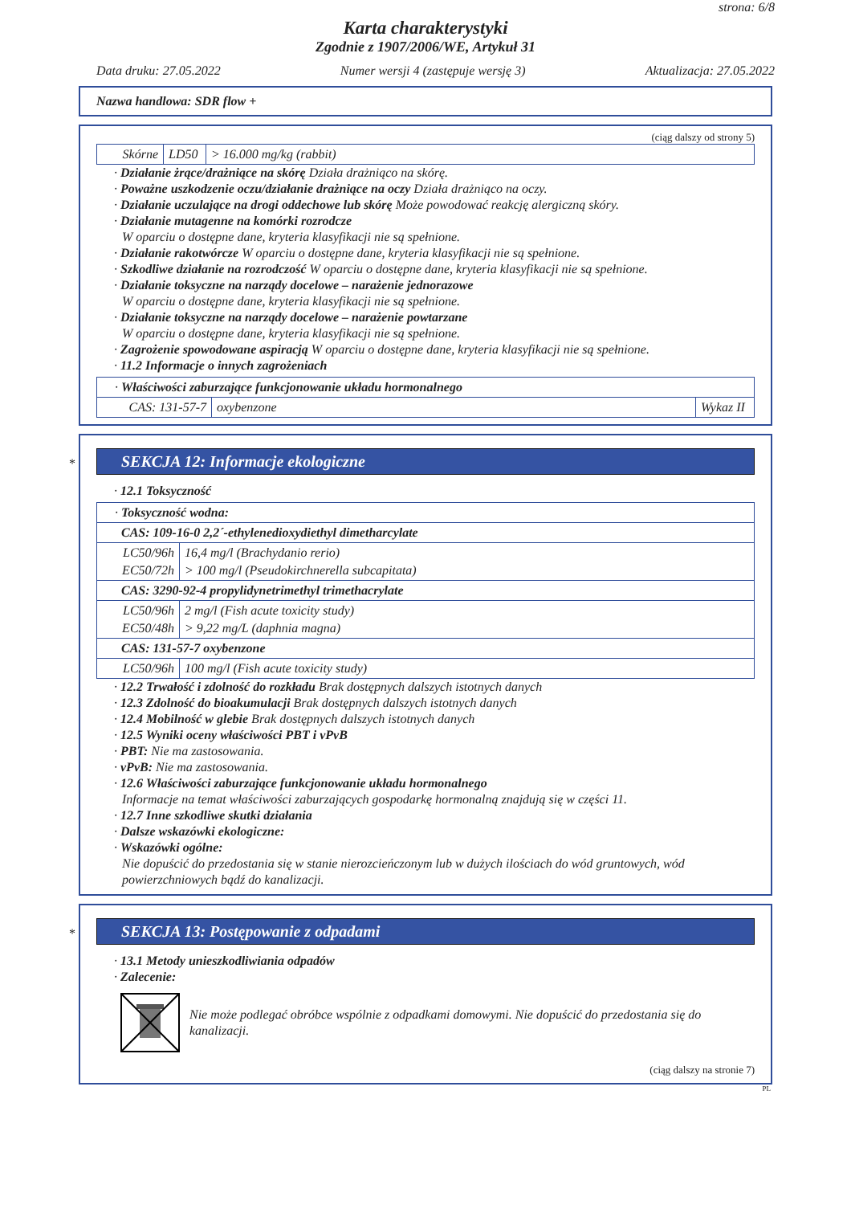strona: 6/8
Karta charakterystyki
Zgodnie z 1907/2006/WE, Artykuł 31
Data druku: 27.05.2022 Numer wersji 4 (zastępuje wersję 3) Aktualizacja: 27.05.2022
Nazwa handlowa: SDR flow +
(ciąg dalszy od strony 5)
| Skórne | LD50 | > 16.000 mg/kg (rabbit) |
· Działanie żrące/drażniące na skórę Działa drażniąco na skórę.
· Poważne uszkodzenie oczu/działanie drażniące na oczy Działa drażniąco na oczy.
· Działanie uczulające na drogi oddechowe lub skórę Może powodować reakcję alergiczną skóry.
· Działanie mutagenne na komórki rozrodcze
W oparciu o dostępne dane, kryteria klasyfikacji nie są spełnione.
· Działanie rakotwórcze W oparciu o dostępne dane, kryteria klasyfikacji nie są spełnione.
· Szkodliwe działanie na rozrodczość W oparciu o dostępne dane, kryteria klasyfikacji nie są spełnione.
· Działanie toksyczne na narządy docelowe – narażenie jednorazowe
W oparciu o dostępne dane, kryteria klasyfikacji nie są spełnione.
· Działanie toksyczne na narządy docelowe – narażenie powtarzane
W oparciu o dostępne dane, kryteria klasyfikacji nie są spełnione.
· Zagrożenie spowodowane aspiracją W oparciu o dostępne dane, kryteria klasyfikacji nie są spełnione.
· 11.2 Informacje o innych zagrożeniach
| · Właściwości zaburzające funkcjonowanie układu hormonalnego | | |
| CAS: 131-57-7 | oxybenzone | Wykaz II |
*
SEKCJA 12: Informacje ekologiczne
· 12.1 Toksyczność
| · Toksyczność wodna: | |
| CAS: 109-16-0 2,2´-ethylenedioxydiethyl dimetharcylate | |
| LC50/96h EC50/72h | 16,4 mg/l (Brachydanio rerio) > 100 mg/l (Pseudokirchnerella subcapitata) |
| CAS: 3290-92-4 propylidynetrimethyl trimethacrylate | |
| LC50/96h EC50/48h | 2 mg/l (Fish acute toxicity study) > 9,22 mg/L (daphnia magna) |
| CAS: 131-57-7 oxybenzone | |
| LC50/96h | 100 mg/l (Fish acute toxicity study) |
· 12.2 Trwałość i zdolność do rozkładu Brak dostępnych dalszych istotnych danych
· 12.3 Zdolność do bioakumulacji Brak dostępnych dalszych istotnych danych
· 12.4 Mobilność w glebie Brak dostępnych dalszych istotnych danych
· 12.5 Wyniki oceny właściwości PBT i vPvB
· PBT: Nie ma zastosowania.
· vPvB: Nie ma zastosowania.
· 12.6 Właściwości zaburzające funkcjonowanie układu hormonalnego
Informacje na temat właściwości zaburzających gospodarkę hormonalną znajdują się w części 11.
· 12.7 Inne szkodliwe skutki działania
· Dalsze wskazówki ekologiczne:
· Wskazówki ogólne:
Nie dopuścić do przedostania się w stanie nierozcieńczonym lub w dużych ilościach do wód gruntowych, wód powierzchniowych bądź do kanalizacji.
*
SEKCJA 13: Postępowanie z odpadami
· 13.1 Metody unieszkodliwiania odpadów
· Zalecenie:
Nie może podlegać obróbce wspólnie z odpadkami domowymi. Nie dopuścić do przedostania się do kanalizacji.
(ciąg dalszy na stronie 7)
PL